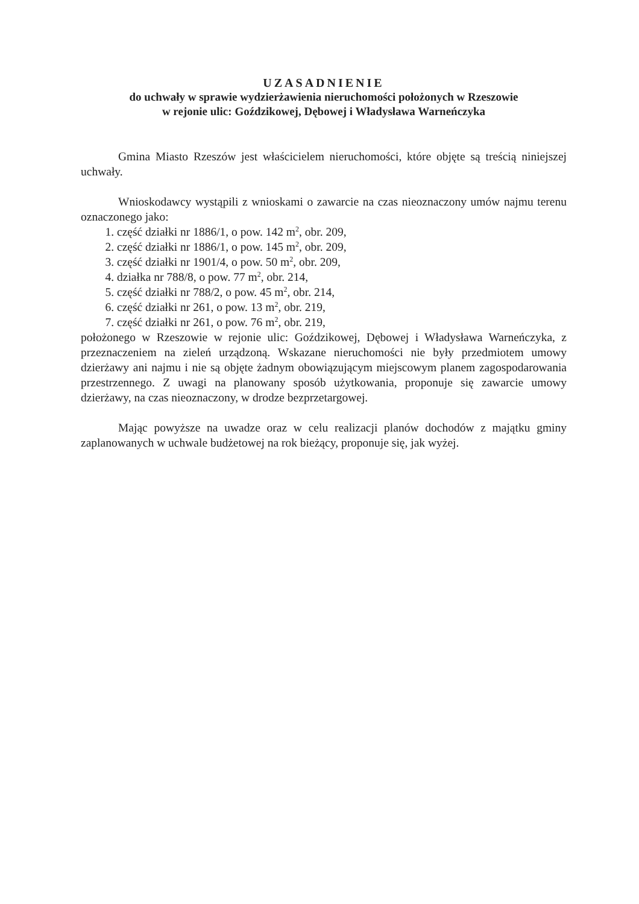UZASADNIENIE
do uchwały w sprawie wydzierżawienia nieruchomości położonych w Rzeszowie
w rejonie ulic: Goździkowej, Dębowej i Władysława Warneńczyka
Gmina Miasto Rzeszów jest właścicielem nieruchomości, które objęte są treścią niniejszej uchwały.
Wnioskodawcy wystąpili z wnioskami o zawarcie na czas nieoznaczony umów najmu terenu oznaczonego jako:
1. część działki nr 1886/1, o pow. 142 m<sup>2</sup>, obr. 209,
2. część działki nr 1886/1, o pow. 145 m<sup>2</sup>, obr. 209,
3. część działki nr 1901/4, o pow. 50 m<sup>2</sup>, obr. 209,
4. działka nr 788/8, o pow. 77 m<sup>2</sup>, obr. 214,
5. część działki nr 788/2, o pow. 45 m<sup>2</sup>, obr. 214,
6. część działki nr 261, o pow. 13 m<sup>2</sup>, obr. 219,
7. część działki nr 261, o pow. 76 m<sup>2</sup>, obr. 219,
położonego w Rzeszowie w rejonie ulic: Goździkowej, Dębowej i Władysława Warneńczyka, z przeznaczeniem na zieleń urządzoną. Wskazane nieruchomości nie były przedmiotem umowy dzierżawy ani najmu i nie są objęte żadnym obowiązującym miejscowym planem zagospodarowania przestrzennego. Z uwagi na planowany sposób użytkowania, proponuje się zawarcie umowy dzierżawy, na czas nieoznaczony, w drodze bezprzetargowej.
Mając powyższe na uwadze oraz w celu realizacji planów dochodów z majątku gminy zaplanowanych w uchwale budżetowej na rok bieżący, proponuje się, jak wyżej.